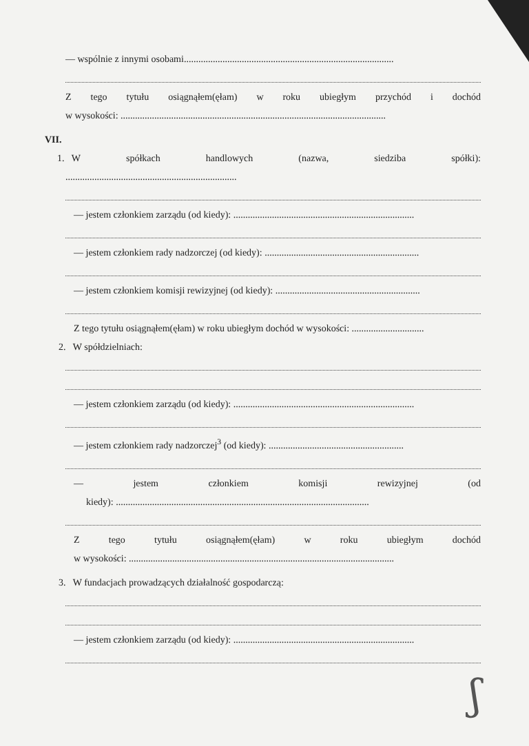— wspólnie z innymi osobami.......................................................................................
Ztego tytułu osiągnąłem(ęłam) w roku ubiegłym przychód i dochód
w wysokości: ..............................................................................................................
VII.
1. W spółkach handlowych (nazwa, siedziba spółki):
.......................................................................
— jestem członkiem zarządu (od kiedy): ...........................................................................
— jestem członkiem rady nadzorczej (od kiedy): ................................................................
— jestem członkiem komisji rewizyjnej (od kiedy): ............................................................
Z tego tytułu osiągnąłem(ęłam) w roku ubiegłym dochód w wysokości: ..............................
2. W spółdzielniach:
— jestem członkiem zarządu (od kiedy): ...........................................................................
— jestem członkiem rady nadzorczej<sup>3</sup> (od kiedy): ........................................................
— jestem członkiem komisji rewizyjnej (od
kiedy): .........................................................................................................
Ztego tytułu osiągnąłem(ęłam) w roku ubiegłym dochód
w wysokości: ..............................................................................................................
3. W fundacjach prowadzących działalność gospodarczą:
— jestem członkiem zarządu (od kiedy): ...........................................................................
ʃ